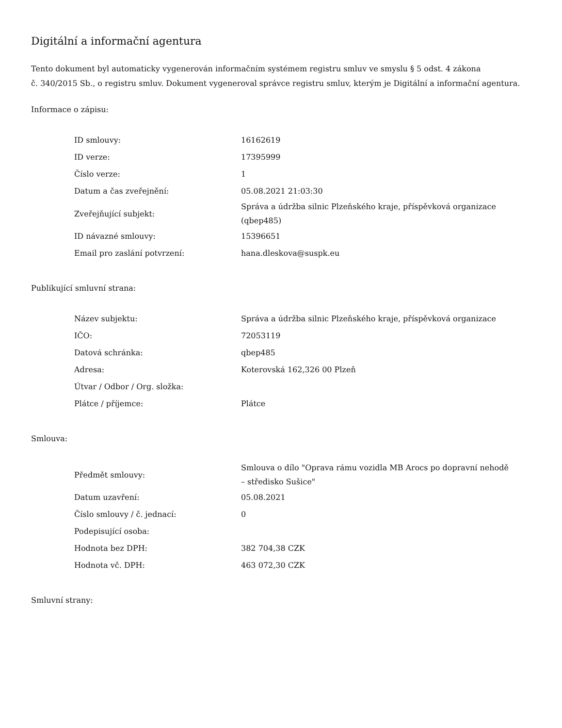Digitální a informační agentura
Tento dokument byl automaticky vygenerován informačním systémem registru smluv ve smyslu § 5 odst. 4 zákona
č. 340/2015 Sb., o registru smluv. Dokument vygeneroval správce registru smluv, kterým je Digitální a informační agentura.
Informace o zápisu:
| ID smlouvy: | 16162619 |
| ID verze: | 17395999 |
| Číslo verze: | 1 |
| Datum a čas zveřejnění: | 05.08.2021 21:03:30 |
| Zveřejňující subjekt: | Správa a údržba silnic Plzeňského kraje, příspěvková organizace (qbep485) |
| ID návazné smlouvy: | 15396651 |
| Email pro zaslání potvrzení: | hana.dleskova@suspk.eu |
Publikující smluvní strana:
| Název subjektu: | Správa a údržba silnic Plzeňského kraje, příspěvková organizace |
| IČO: | 72053119 |
| Datová schránka: | qbep485 |
| Adresa: | Koterovská 162,326 00 Plzeň |
| Útvar / Odbor / Org. složka: | |
| Plátce / příjemce: | Plátce |
Smlouva:
| Předmět smlouvy: | Smlouva o dílo "Oprava rámu vozidla MB Arocs po dopravní nehodě – středisko Sušice" |
| Datum uzavření: | 05.08.2021 |
| Číslo smlouvy / č. jednací: | 0 |
| Podepisující osoba: | |
| Hodnota bez DPH: | 382 704,38 CZK |
| Hodnota vč. DPH: | 463 072,30 CZK |
Smluvní strany: